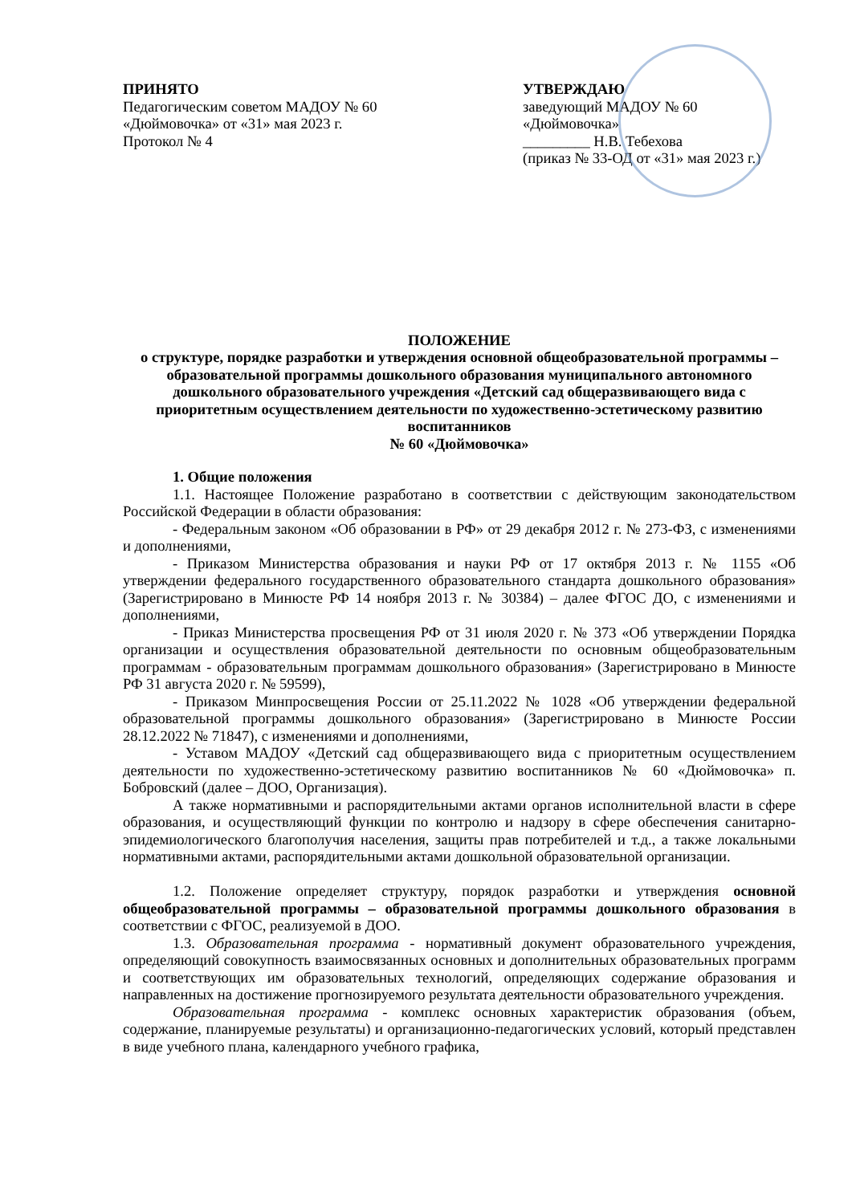ПРИНЯТО
Педагогическим советом МАДОУ № 60
«Дюймовочка» от «31» мая 2023 г.
Протокол № 4
УТВЕРЖДАЮ
заведующий МАДОУ № 60
«Дюймовочка»
_________ Н.В. Тебехова
(приказ № 33-ОД от «31» мая 2023 г.)
ПОЛОЖЕНИЕ
о структуре, порядке разработки и утверждения основной общеобразовательной программы – образовательной программы дошкольного образования муниципального автономного дошкольного образовательного учреждения «Детский сад общеразвивающего вида с приоритетным осуществлением деятельности по художественно-эстетическому развитию воспитанников
№ 60 «Дюймовочка»
1. Общие положения
1.1. Настоящее Положение разработано в соответствии с действующим законодательством Российской Федерации в области образования:
- Федеральным законом «Об образовании в РФ» от 29 декабря 2012 г. № 273-ФЗ, с изменениями и дополнениями,
- Приказом Министерства образования и науки РФ от 17 октября 2013 г. № 1155 «Об утверждении федерального государственного образовательного стандарта дошкольного образования» (Зарегистрировано в Минюсте РФ 14 ноября 2013 г. № 30384) – далее ФГОС ДО, с изменениями и дополнениями,
- Приказ Министерства просвещения РФ от 31 июля 2020 г. № 373 «Об утверждении Порядка организации и осуществления образовательной деятельности по основным общеобразовательным программам - образовательным программам дошкольного образования» (Зарегистрировано в Минюсте РФ 31 августа 2020 г. № 59599),
- Приказом Минпросвещения России от 25.11.2022 № 1028 «Об утверждении федеральной образовательной программы дошкольного образования» (Зарегистрировано в Минюсте России 28.12.2022 № 71847), с изменениями и дополнениями,
- Уставом МАДОУ «Детский сад общеразвивающего вида с приоритетным осуществлением деятельности по художественно-эстетическому развитию воспитанников № 60 «Дюймовочка» п. Бобровский (далее – ДОО, Организация).
А также нормативными и распорядительными актами органов исполнительной власти в сфере образования, и осуществляющий функции по контролю и надзору в сфере обеспечения санитарно-эпидемиологического благополучия населения, защиты прав потребителей и т.д., а также локальными нормативными актами, распорядительными актами дошкольной образовательной организации.
1.2. Положение определяет структуру, порядок разработки и утверждения основной общеобразовательной программы – образовательной программы дошкольного образования в соответствии с ФГОС, реализуемой в ДОО.
1.3. Образовательная программа - нормативный документ образовательного учреждения, определяющий совокупность взаимосвязанных основных и дополнительных образовательных программ и соответствующих им образовательных технологий, определяющих содержание образования и направленных на достижение прогнозируемого результата деятельности образовательного учреждения.
Образовательная программа - комплекс основных характеристик образования (объем, содержание, планируемые результаты) и организационно-педагогических условий, который представлен в виде учебного плана, календарного учебного графика,